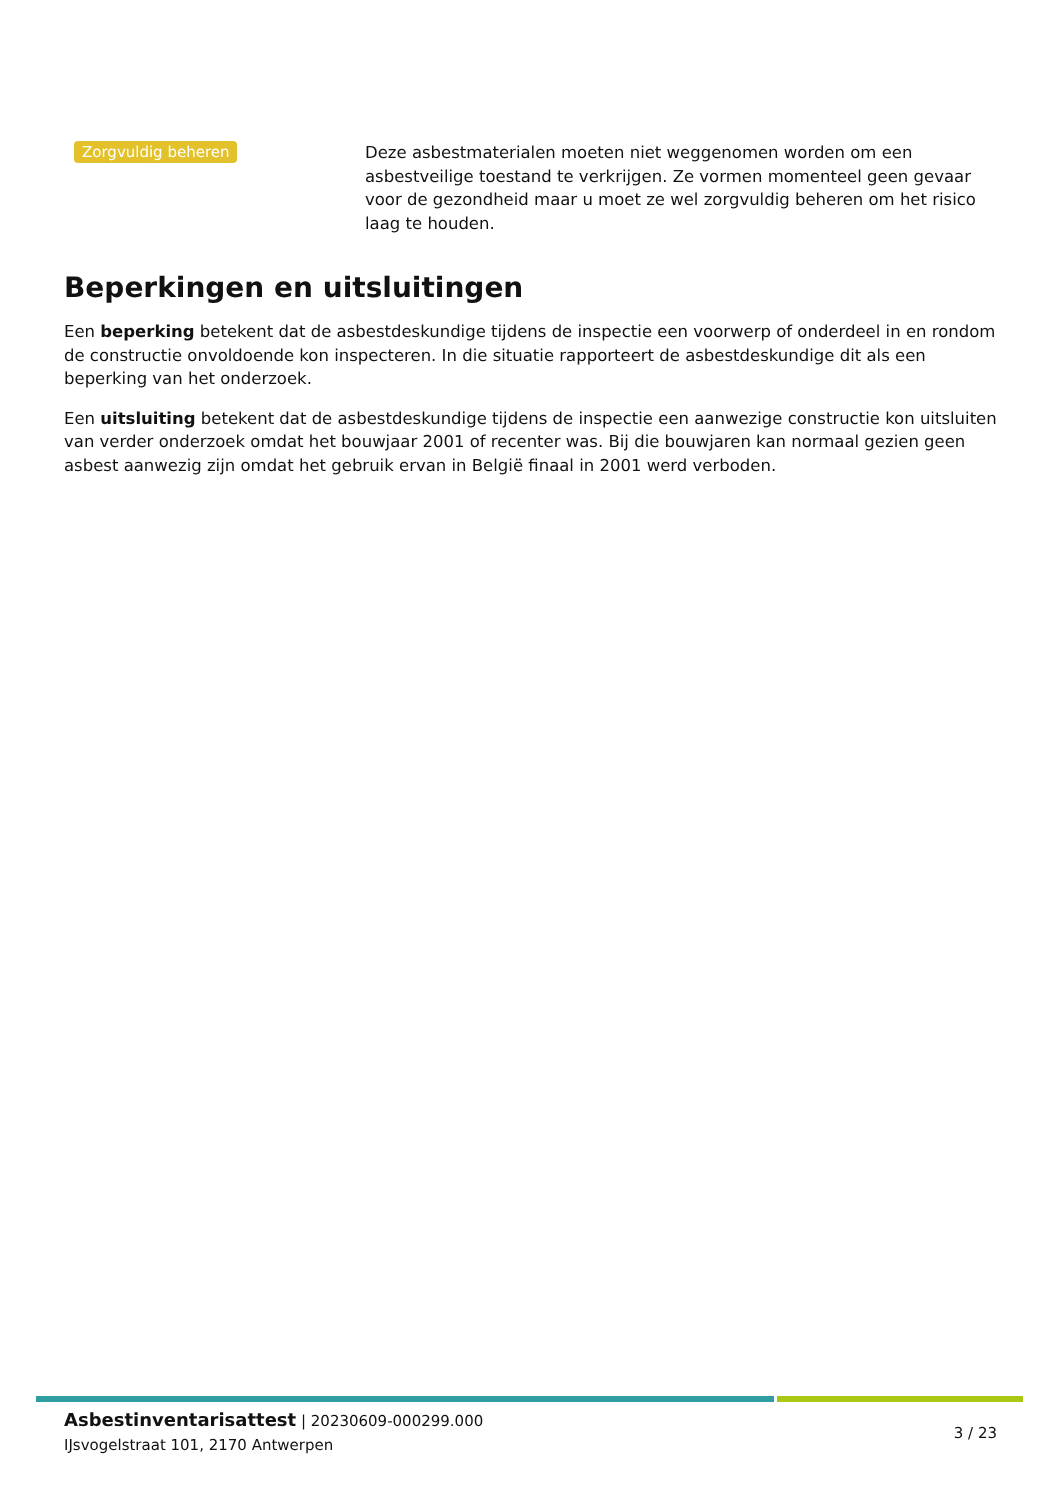Zorgvuldig beheren
Deze asbestmaterialen moeten niet weggenomen worden om een asbestveilige toestand te verkrijgen. Ze vormen momenteel geen gevaar voor de gezondheid maar u moet ze wel zorgvuldig beheren om het risico laag te houden.
Beperkingen en uitsluitingen
Een beperking betekent dat de asbestdeskundige tijdens de inspectie een voorwerp of onderdeel in en rondom de constructie onvoldoende kon inspecteren. In die situatie rapporteert de asbestdeskundige dit als een beperking van het onderzoek.
Een uitsluiting betekent dat de asbestdeskundige tijdens de inspectie een aanwezige constructie kon uitsluiten van verder onderzoek omdat het bouwjaar 2001 of recenter was. Bij die bouwjaren kan normaal gezien geen asbest aanwezig zijn omdat het gebruik ervan in België finaal in 2001 werd verboden.
Asbestinventarisattest | 20230609-000299.000
IJsvogelstraat 101, 2170 Antwerpen
3 / 23